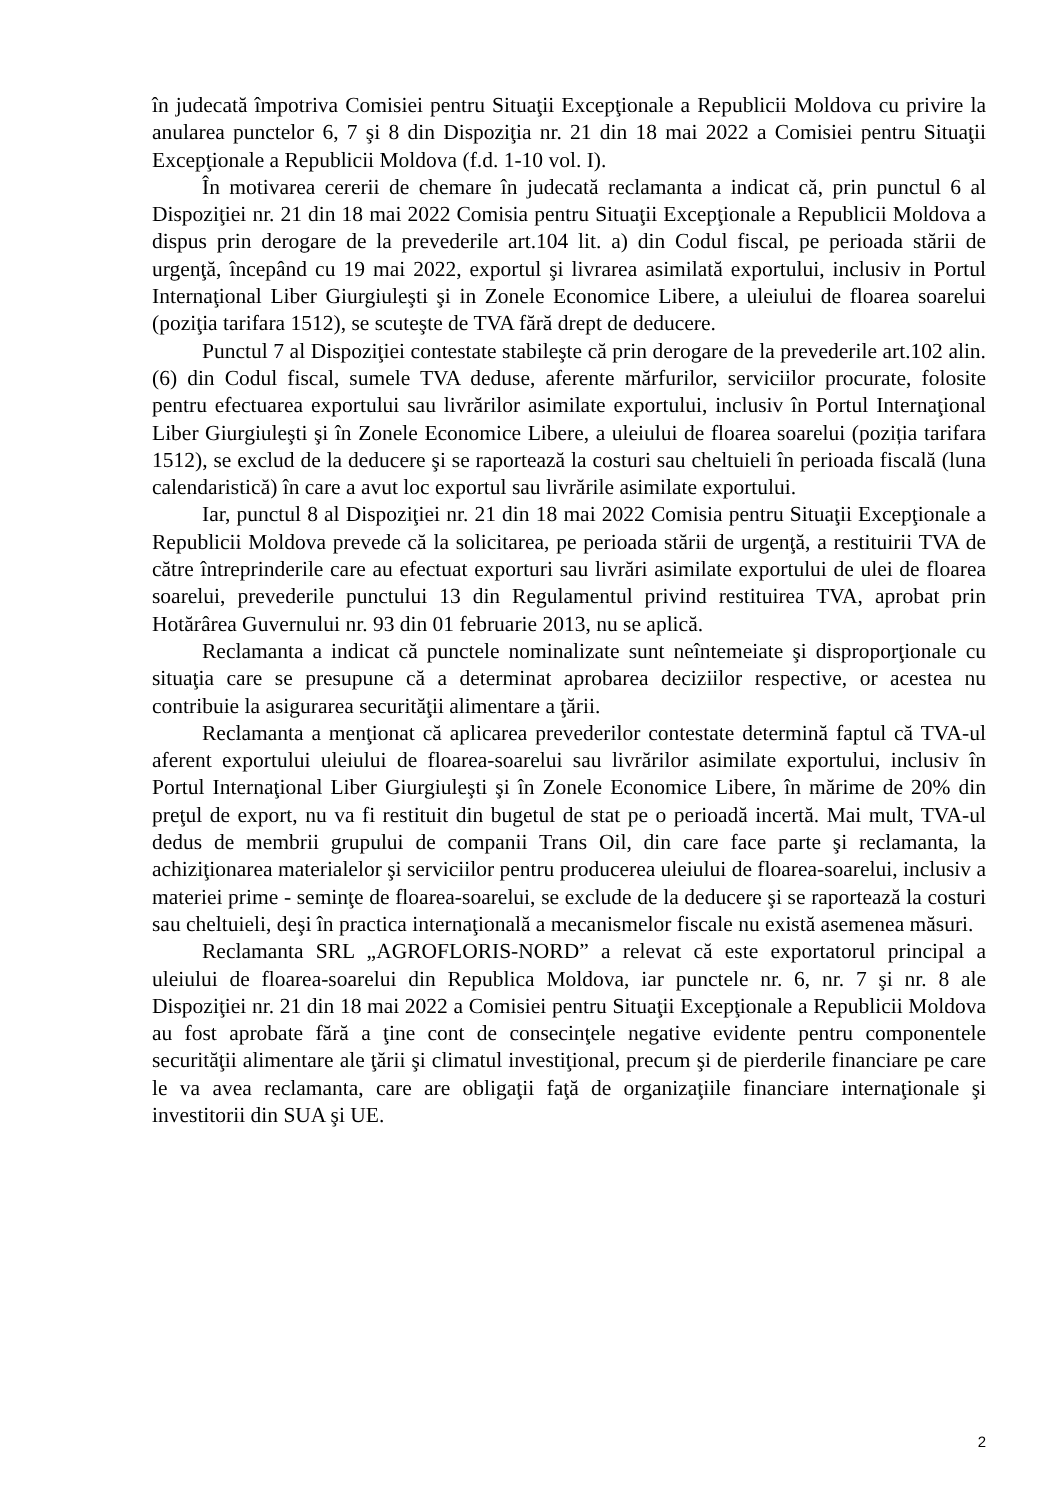în judecată împotriva Comisiei pentru Situaţii Excepţionale a Republicii Moldova cu privire la anularea punctelor 6, 7 şi 8 din Dispoziţia nr. 21 din 18 mai 2022 a Comisiei pentru Situaţii Excepţionale a Republicii Moldova (f.d. 1-10 vol. I).
În motivarea cererii de chemare în judecată reclamanta a indicat că, prin punctul 6 al Dispoziţiei nr. 21 din 18 mai 2022 Comisia pentru Situaţii Excepţionale a Republicii Moldova a dispus prin derogare de la prevederile art.104 lit. a) din Codul fiscal, pe perioada stării de urgenţă, începând cu 19 mai 2022, exportul şi livrarea asimilată exportului, inclusiv in Portul Internaţional Liber Giurgiuleşti şi in Zonele Economice Libere, a uleiului de floarea soarelui (poziţia tarifara 1512), se scuteşte de TVA fără drept de deducere.
Punctul 7 al Dispoziţiei contestate stabileşte că prin derogare de la prevederile art.102 alin.(6) din Codul fiscal, sumele TVA deduse, aferente mărfurilor, serviciilor procurate, folosite pentru efectuarea exportului sau livrărilor asimilate exportului, inclusiv în Portul Internaţional Liber Giurgiuleşti şi în Zonele Economice Libere, a uleiului de floarea soarelui (poziția tarifara 1512), se exclud de la deducere şi se raportează la costuri sau cheltuieli în perioada fiscală (luna calendaristică) în care a avut loc exportul sau livrările asimilate exportului.
Iar, punctul 8 al Dispoziţiei nr. 21 din 18 mai 2022 Comisia pentru Situaţii Excepţionale a Republicii Moldova prevede că la solicitarea, pe perioada stării de urgenţă, a restituirii TVA de către întreprinderile care au efectuat exporturi sau livrări asimilate exportului de ulei de floarea soarelui, prevederile punctului 13 din Regulamentul privind restituirea TVA, aprobat prin Hotărârea Guvernului nr. 93 din 01 februarie 2013, nu se aplică.
Reclamanta a indicat că punctele nominalizate sunt neîntemeiate şi disproporţionale cu situaţia care se presupune că a determinat aprobarea deciziilor respective, or acestea nu contribuie la asigurarea securităţii alimentare a ţării.
Reclamanta a menţionat că aplicarea prevederilor contestate determină faptul că TVA-ul aferent exportului uleiului de floarea-soarelui sau livrărilor asimilate exportului, inclusiv în Portul Internaţional Liber Giurgiuleşti şi în Zonele Economice Libere, în mărime de 20% din preţul de export, nu va fi restituit din bugetul de stat pe o perioadă incertă. Mai mult, TVA-ul dedus de membrii grupului de companii Trans Oil, din care face parte şi reclamanta, la achiziţionarea materialelor şi serviciilor pentru producerea uleiului de floarea-soarelui, inclusiv a materiei prime - seminţe de floarea-soarelui, se exclude de la deducere şi se raportează la costuri sau cheltuieli, deşi în practica internaţională a mecanismelor fiscale nu există asemenea măsuri.
Reclamanta SRL „AGROFLORIS-NORD” a relevat că este exportatorul principal a uleiului de floarea-soarelui din Republica Moldova, iar punctele nr. 6, nr. 7 şi nr. 8 ale Dispoziţiei nr. 21 din 18 mai 2022 a Comisiei pentru Situaţii Excepţionale a Republicii Moldova au fost aprobate fără a ţine cont de consecinţele negative evidente pentru componentele securităţii alimentare ale ţării şi climatul investiţional, precum şi de pierderile financiare pe care le va avea reclamanta, care are obligaţii faţă de organizaţiile financiare internaţionale şi investitorii din SUA şi UE.
2